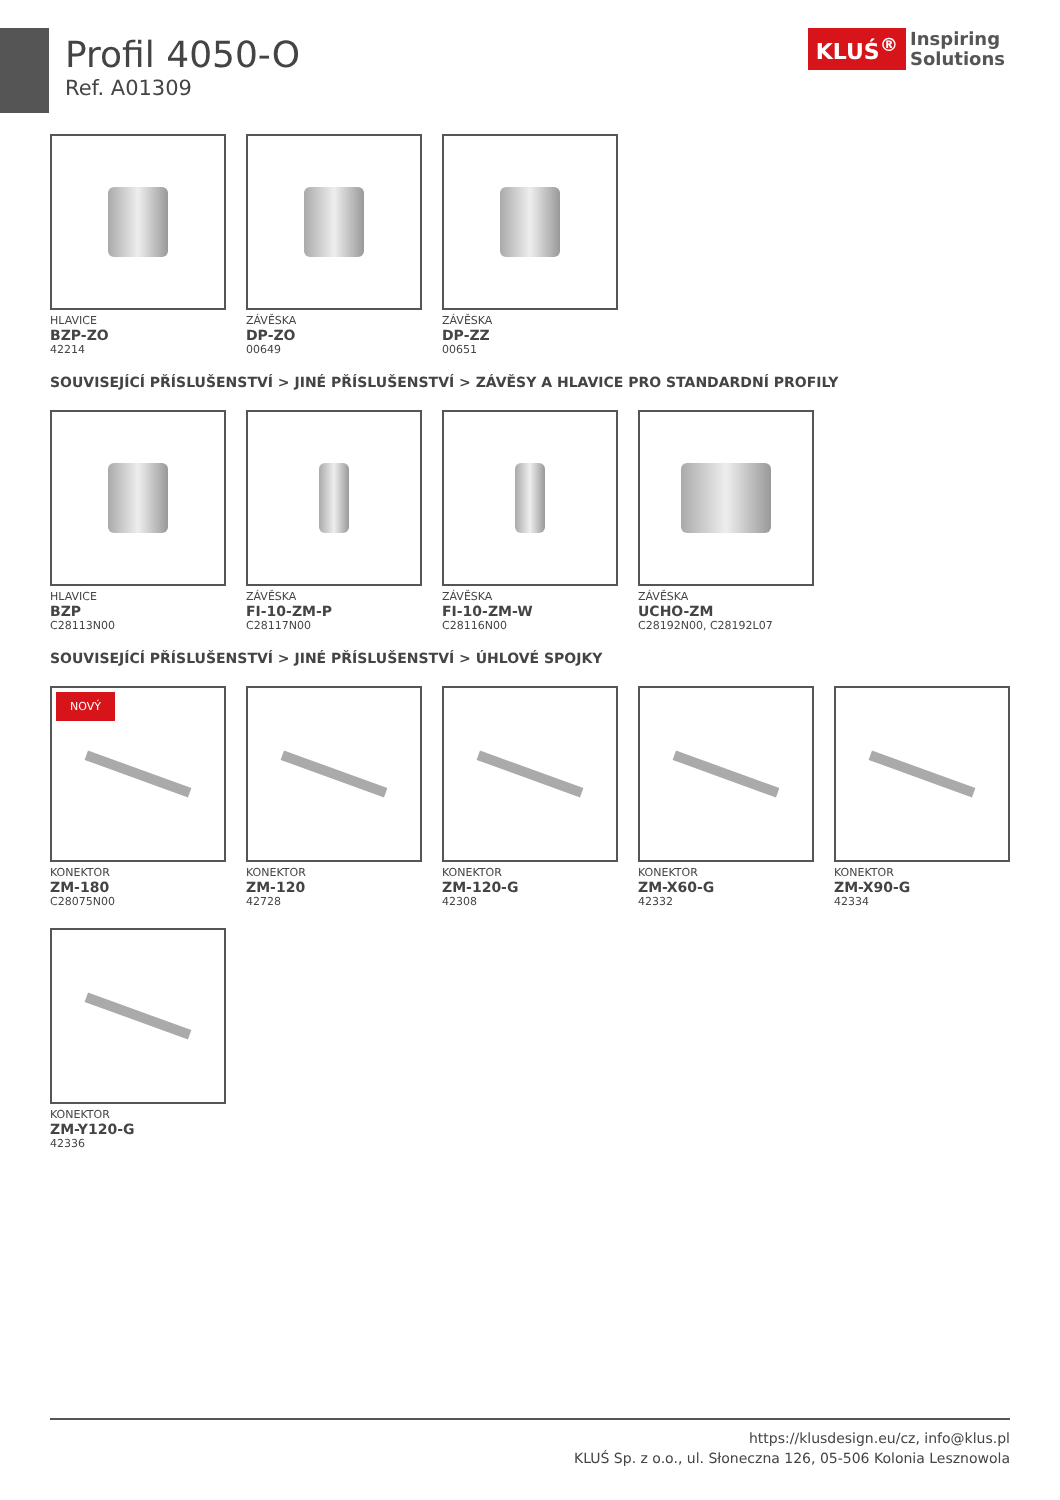Profil 4050-O
Ref. A01309
KLUŚ<sup>®</sup> Inspiring
Solutions
HLAVICE
BZP-ZO
42214
ZÁVĚSKA
DP-ZO
00649
ZÁVĚSKA
DP-ZZ
00651
SOUVISEJÍCÍ PŘÍSLUŠENSTVÍ > JINÉ PŘÍSLUŠENSTVÍ > ZÁVĚSY A HLAVICE PRO STANDARDNÍ PROFILY
HLAVICE
BZP
C28113N00
ZÁVĚSKA
FI-10-ZM-P
C28117N00
ZÁVĚSKA
FI-10-ZM-W
C28116N00
ZÁVĚSKA
UCHO-ZM
C28192N00, C28192L07
SOUVISEJÍCÍ PŘÍSLUŠENSTVÍ > JINÉ PŘÍSLUŠENSTVÍ > ÚHLOVÉ SPOJKY
NOVÝ
KONEKTOR
ZM-180
C28075N00
KONEKTOR
ZM-120
42728
KONEKTOR
ZM-120-G
42308
KONEKTOR
ZM-X60-G
42332
KONEKTOR
ZM-X90-G
42334
KONEKTOR
ZM-Y120-G
42336
https://klusdesign.eu/cz, info@klus.pl
KLUŚ Sp. z o.o., ul. Słoneczna 126, 05-506 Kolonia Lesznowola